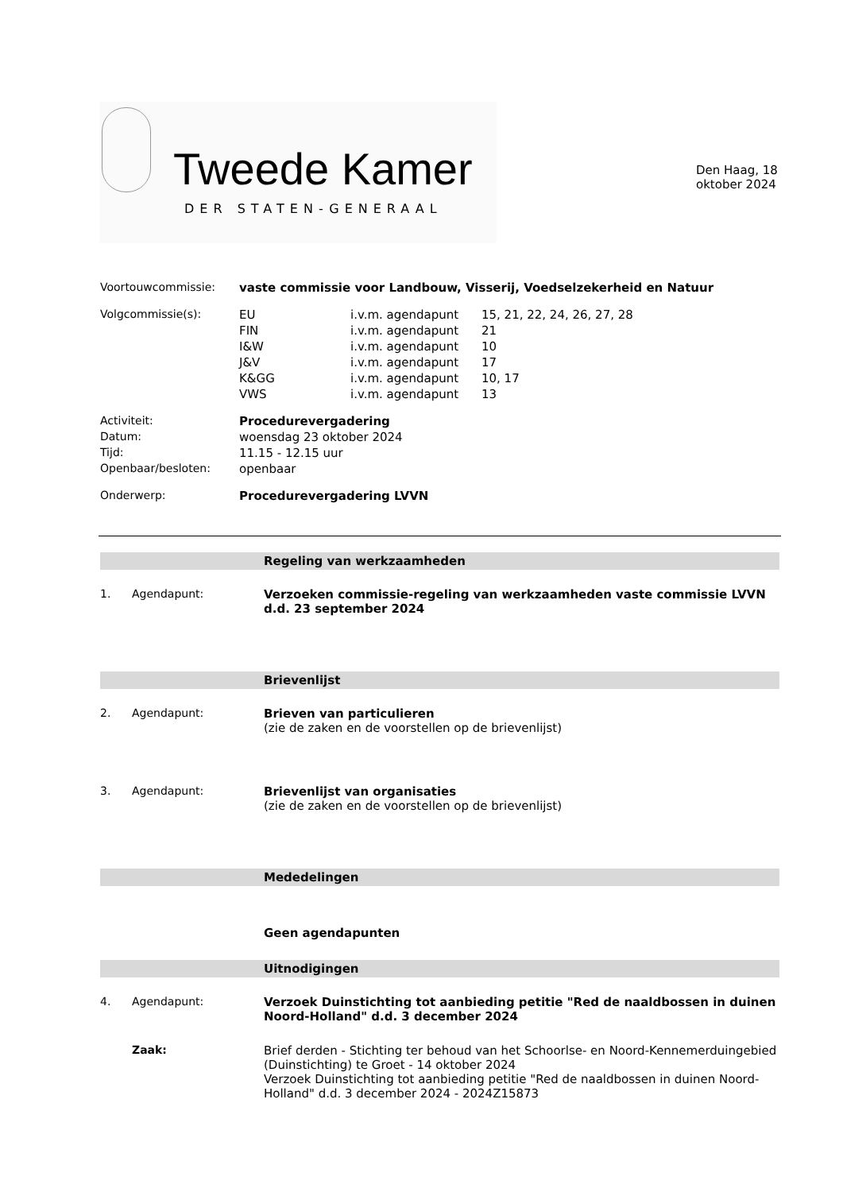Tweede Kamer
DER STATEN-GENERAAL
Den Haag, 18 oktober 2024
| Voortouwcommissie: | vaste commissie voor Landbouw, Visserij, Voedselzekerheid en Natuur | | |
| Volgcommissie(s): | EU | i.v.m. agendapunt | 15, 21, 22, 24, 26, 27, 28 |
| | FIN | i.v.m. agendapunt | 21 |
| | I&W | i.v.m. agendapunt | 10 |
| | J&V | i.v.m. agendapunt | 17 |
| | K&GG | i.v.m. agendapunt | 10, 17 |
| | VWS | i.v.m. agendapunt | 13 |
| Activiteit: | Procedurevergadering | | |
| Datum: | woensdag 23 oktober 2024 | | |
| Tijd: | 11.15 - 12.15 uur | | |
| Openbaar/besloten: | openbaar | | |
| Onderwerp: | Procedurevergadering LVVN | | |
Regeling van werkzaamheden
1. Agendapunt: Verzoeken commissie-regeling van werkzaamheden vaste commissie LVVN d.d. 23 september 2024
Brievenlijst
2. Agendapunt: Brieven van particulieren
(zie de zaken en de voorstellen op de brievenlijst)
3. Agendapunt: Brievenlijst van organisaties
(zie de zaken en de voorstellen op de brievenlijst)
Mededelingen
Geen agendapunten
Uitnodigingen
4. Agendapunt: Verzoek Duinstichting tot aanbieding petitie "Red de naaldbossen in duinen Noord-Holland" d.d. 3 december 2024
Zaak: Brief derden - Stichting ter behoud van het Schoorlse- en Noord-Kennemerduingebied (Duinstichting) te Groet - 14 oktober 2024
Verzoek Duinstichting tot aanbieding petitie "Red de naaldbossen in duinen Noord-Holland" d.d. 3 december 2024 - 2024Z15873